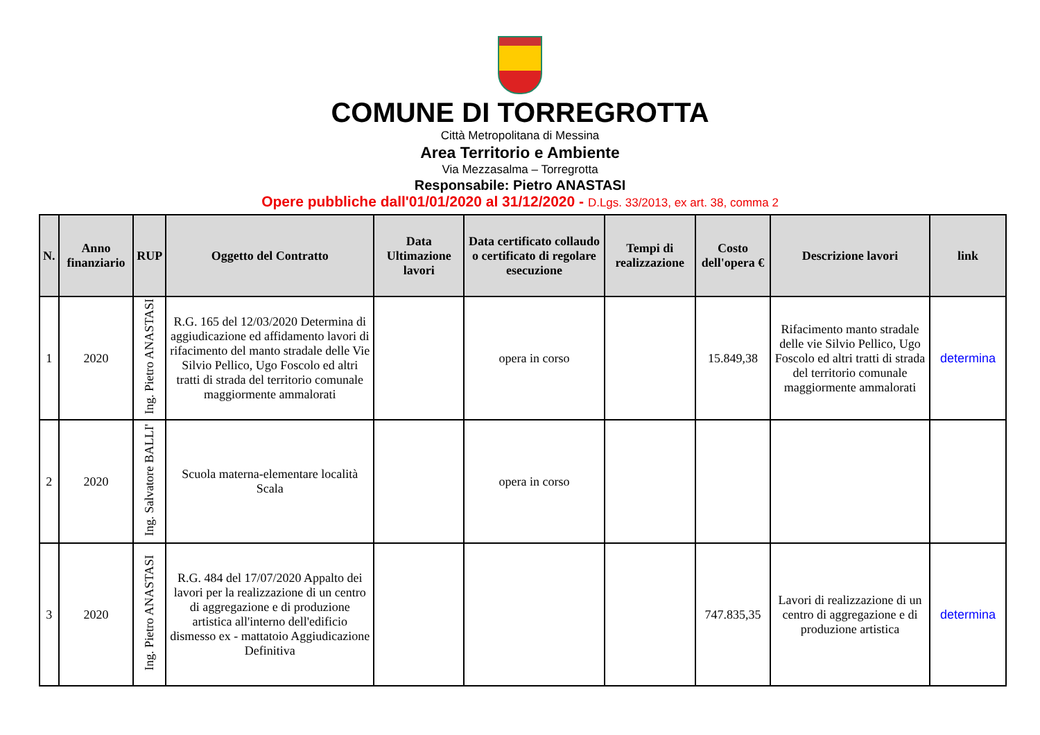COMUNE DI TORREGROTTA
Città Metropolitana di Messina
Area Territorio e Ambiente
Via Mezzasalma – Torregrotta
Responsabile: Pietro ANASTASI
Opere pubbliche dall'01/01/2020 al 31/12/2020 - D.Lgs. 33/2013, ex art. 38, comma 2
| N. | Anno finanziario | RUP | Oggetto del Contratto | Data Ultimazione lavori | Data certificato collaudo o certificato di regolare esecuzione | Tempi di realizzazione | Costo dell'opera € | Descrizione lavori | link |
| --- | --- | --- | --- | --- | --- | --- | --- | --- | --- |
| 1 | 2020 | Ing. Pietro ANASTASI | R.G. 165 del 12/03/2020 Determina di aggiudicazione ed affidamento lavori di rifacimento del manto stradale delle Vie Silvio Pellico, Ugo Foscolo ed altri tratti di strada del territorio comunale maggiormente ammalorati | | opera in corso | | 15.849,38 | Rifacimento manto stradale delle vie Silvio Pellico, Ugo Foscolo ed altri tratti di strada del territorio comunale maggiormente ammalorati | determina |
| 2 | 2020 | Ing. Salvatore BALLI' | Scuola materna-elementare località Scala | | opera in corso | | | | |
| 3 | 2020 | Ing. Pietro ANASTASI | R.G. 484 del 17/07/2020 Appalto dei lavori per la realizzazione di un centro di aggregazione e di produzione artistica all'interno dell'edificio dismesso ex - mattatoio Aggiudicazione Definitiva | | | | 747.835,35 | Lavori di realizzazione di un centro di aggregazione e di produzione artistica | determina |